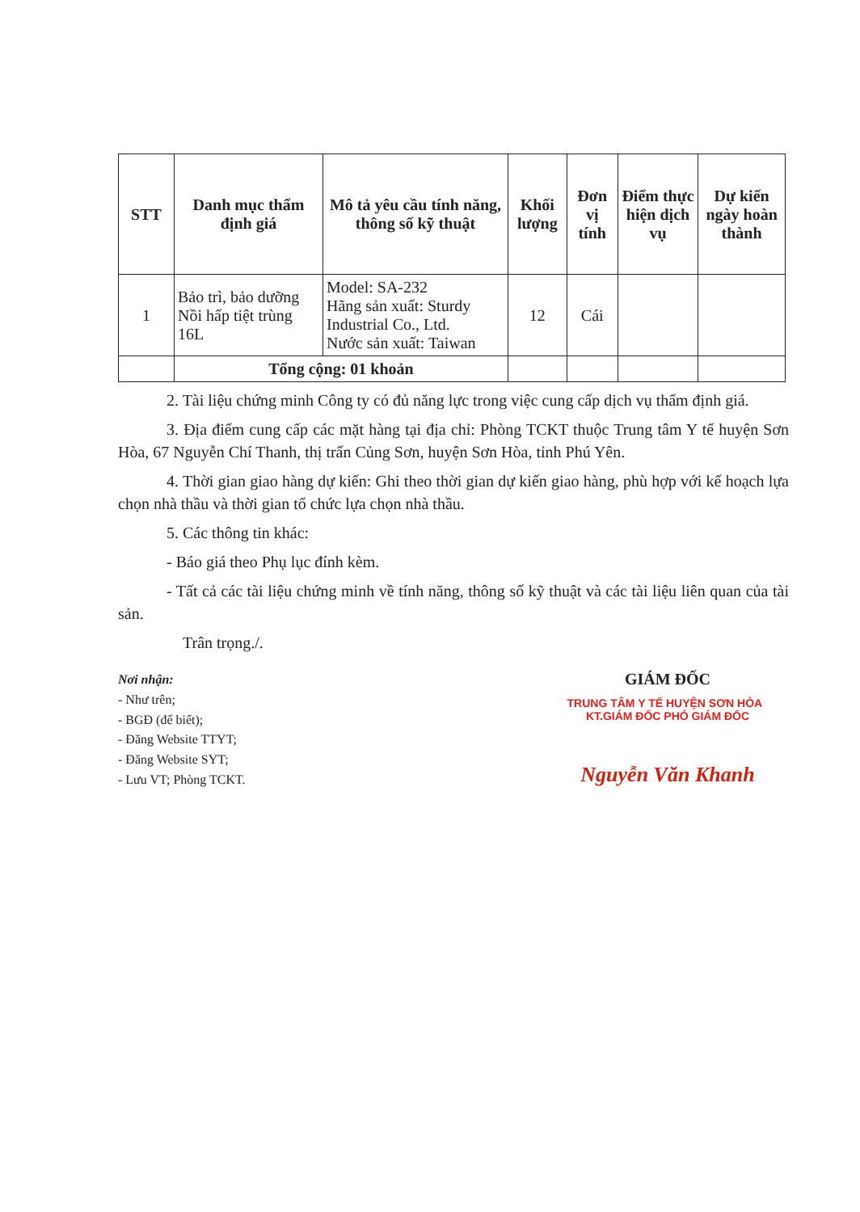| STT | Danh mục thẩm định giá | Mô tả yêu cầu tính năng, thông số kỹ thuật | Khối lượng | Đơn vị tính | Điểm thực hiện dịch vụ | Dự kiến ngày hoàn thành |
| --- | --- | --- | --- | --- | --- | --- |
| 1 | Bảo trì, bảo dưỡng Nồi hấp tiệt trùng 16L | Model: SA-232 Hãng sản xuất: Sturdy Industrial Co., Ltd. Nước sản xuất: Taiwan | 12 | Cái | | |
| | Tổng cộng: 01 khoản | | | | | |
2. Tài liệu chứng minh Công ty có đủ năng lực trong việc cung cấp dịch vụ thẩm định giá.
3. Địa điểm cung cấp các mặt hàng tại địa chỉ: Phòng TCKT thuộc Trung tâm Y tế huyện Sơn Hòa, 67 Nguyễn Chí Thanh, thị trấn Củng Sơn, huyện Sơn Hòa, tỉnh Phú Yên.
4. Thời gian giao hàng dự kiến: Ghi theo thời gian dự kiến giao hàng, phù hợp với kế hoạch lựa chọn nhà thầu và thời gian tổ chức lựa chọn nhà thầu.
5. Các thông tin khác:
- Báo giá theo Phụ lục đính kèm.
- Tất cả các tài liệu chứng minh về tính năng, thông số kỹ thuật và các tài liệu liên quan của tài sản.
Trân trọng./.
Nơi nhận:
- Như trên;
- BGĐ (để biết);
- Đăng Website TTYT;
- Đăng Website SYT;
- Lưu VT; Phòng TCKT.
GIÁM ĐỐC
TRUNG TÂM Y TẾ HUYỆN SƠN HÒA KT.GIÁM ĐỐC PHÓ GIÁM ĐỐC
Nguyễn Văn Khanh